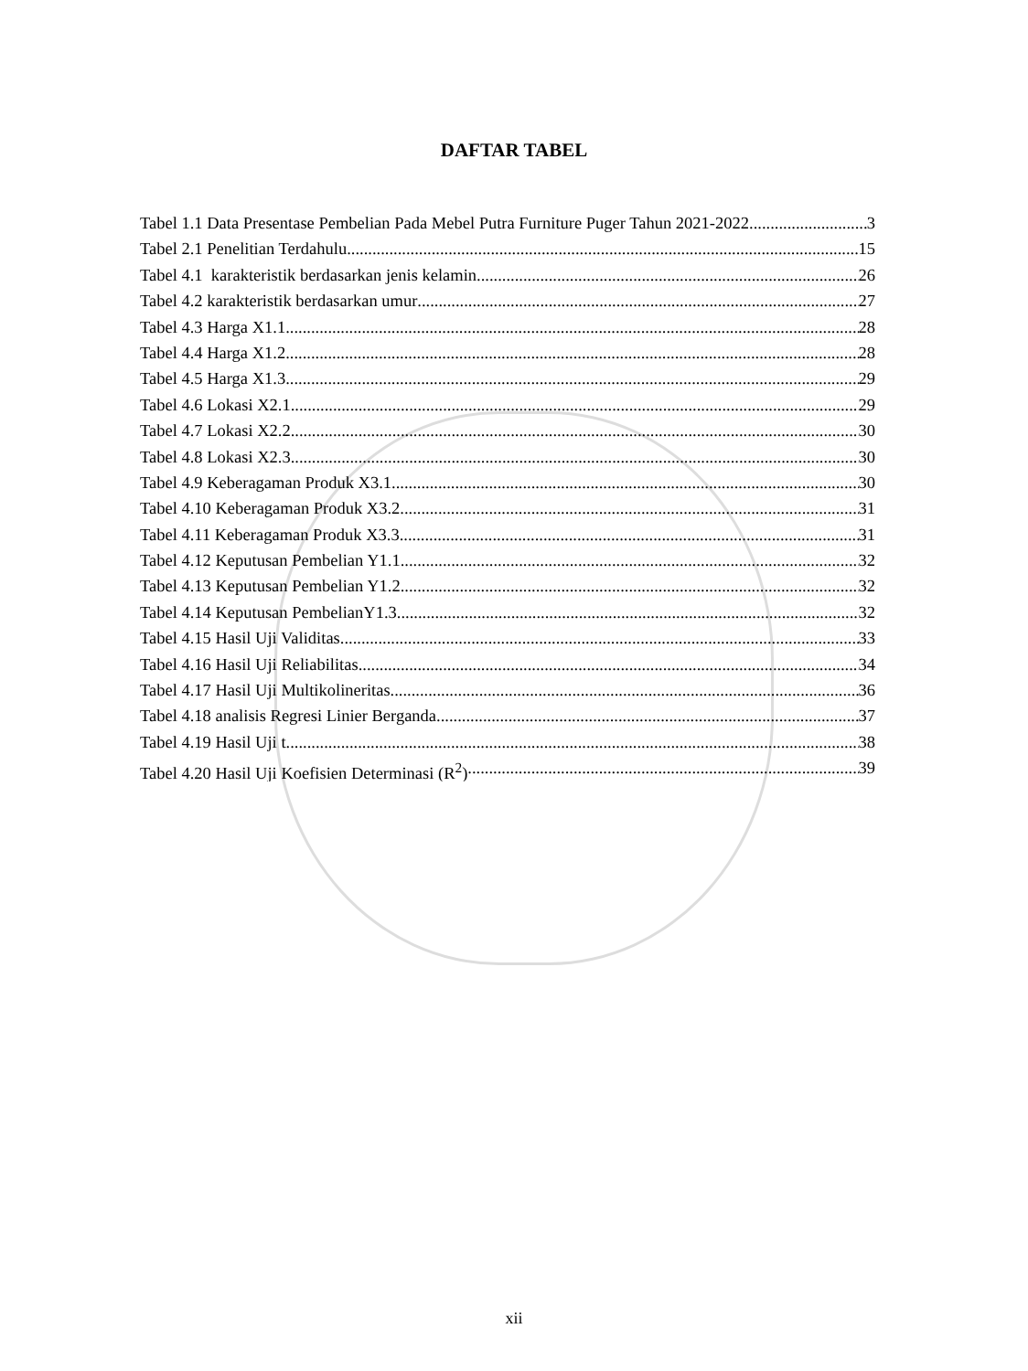DAFTAR TABEL
Tabel 1.1 Data Presentase Pembelian Pada Mebel Putra Furniture Puger Tahun 2021-2022 3
Tabel 2.1 Penelitian Terdahulu 15
Tabel 4.1 karakteristik berdasarkan jenis kelamin 26
Tabel 4.2 karakteristik berdasarkan umur 27
Tabel 4.3 Harga X1.1 28
Tabel 4.4 Harga X1.2 28
Tabel 4.5 Harga X1.3 29
Tabel 4.6 Lokasi X2.1 29
Tabel 4.7 Lokasi X2.2 30
Tabel 4.8 Lokasi X2.3 30
Tabel 4.9 Keberagaman Produk X3.1 30
Tabel 4.10 Keberagaman Produk X3.2 31
Tabel 4.11 Keberagaman Produk X3.3 31
Tabel 4.12 Keputusan Pembelian Y1.1 32
Tabel 4.13 Keputusan Pembelian Y1.2 32
Tabel 4.14 Keputusan PembelianY1.3 32
Tabel 4.15 Hasil Uji Validitas 33
Tabel 4.16 Hasil Uji Reliabilitas 34
Tabel 4.17 Hasil Uji Multikolineritas 36
Tabel 4.18 analisis Regresi Linier Berganda 37
Tabel 4.19 Hasil Uji t 38
Tabel 4.20 Hasil Uji Koefisien Determinasi (R<sup>2</sup>) 39
xii